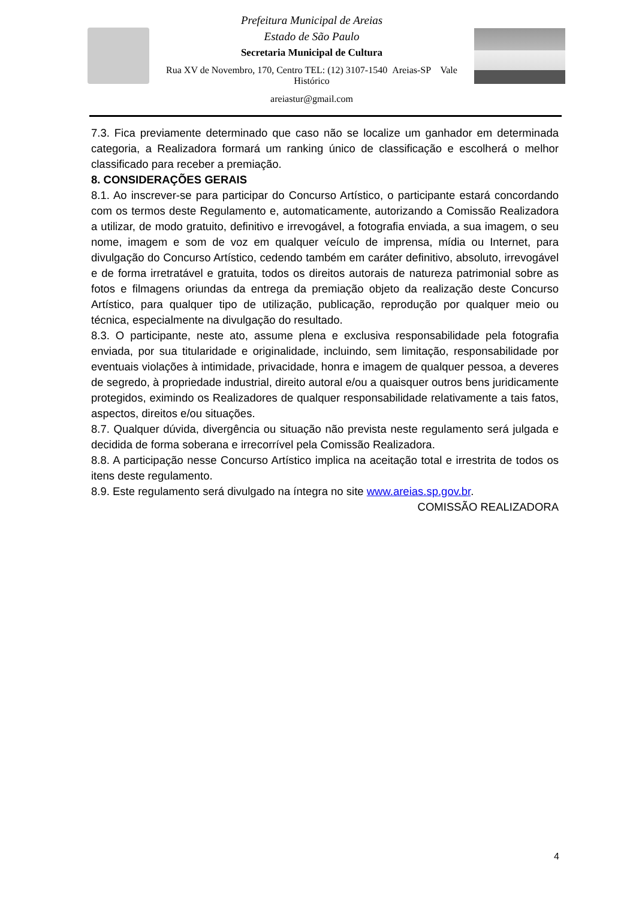Prefeitura Municipal de Areias
Estado de São Paulo
Secretaria Municipal de Cultura
Rua XV de Novembro, 170, Centro TEL: (12) 3107-1540 Areias-SP Vale Histórico
areiastur@gmail.com
7.3. Fica previamente determinado que caso não se localize um ganhador em determinada categoria, a Realizadora formará um ranking único de classificação e escolherá o melhor classificado para receber a premiação.
8. CONSIDERAÇÕES GERAIS
8.1. Ao inscrever-se para participar do Concurso Artístico, o participante estará concordando com os termos deste Regulamento e, automaticamente, autorizando a Comissão Realizadora a utilizar, de modo gratuito, definitivo e irrevogável, a fotografia enviada, a sua imagem, o seu nome, imagem e som de voz em qualquer veículo de imprensa, mídia ou Internet, para divulgação do Concurso Artístico, cedendo também em caráter definitivo, absoluto, irrevogável e de forma irretratável e gratuita, todos os direitos autorais de natureza patrimonial sobre as fotos e filmagens oriundas da entrega da premiação objeto da realização deste Concurso Artístico, para qualquer tipo de utilização, publicação, reprodução por qualquer meio ou técnica, especialmente na divulgação do resultado.
8.3. O participante, neste ato, assume plena e exclusiva responsabilidade pela fotografia enviada, por sua titularidade e originalidade, incluindo, sem limitação, responsabilidade por eventuais violações à intimidade, privacidade, honra e imagem de qualquer pessoa, a deveres de segredo, à propriedade industrial, direito autoral e/ou a quaisquer outros bens juridicamente protegidos, eximindo os Realizadores de qualquer responsabilidade relativamente a tais fatos, aspectos, direitos e/ou situações.
8.7. Qualquer dúvida, divergência ou situação não prevista neste regulamento será julgada e decidida de forma soberana e irrecorrível pela Comissão Realizadora.
8.8. A participação nesse Concurso Artístico implica na aceitação total e irrestrita de todos os itens deste regulamento.
8.9. Este regulamento será divulgado na íntegra no site www.areias.sp.gov.br.
COMISSÃO REALIZADORA
4